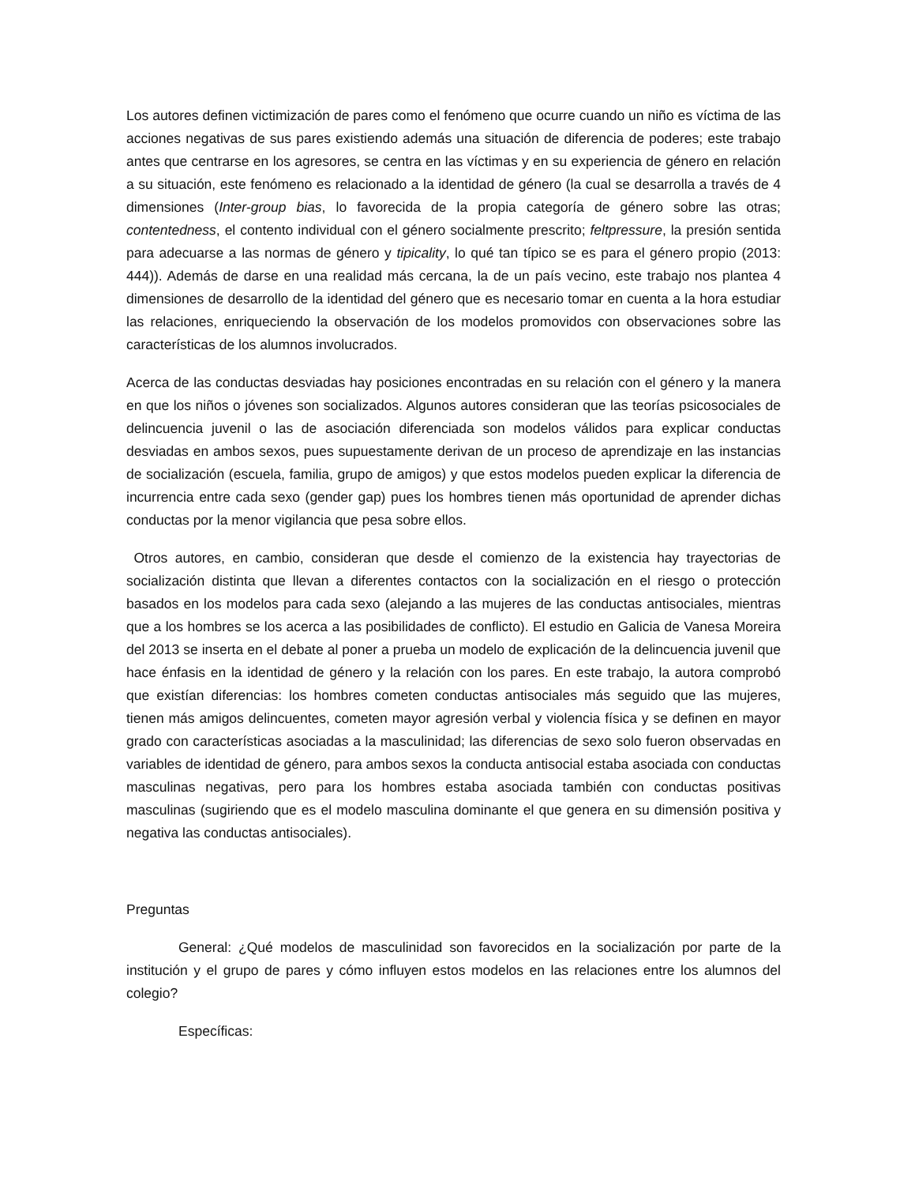Los autores definen victimización de pares como el fenómeno que ocurre cuando un niño es víctima de las acciones negativas de sus pares existiendo además una situación de diferencia de poderes; este trabajo antes que centrarse en los agresores, se centra en las víctimas y en su experiencia de género en relación a su situación, este fenómeno es relacionado a la identidad de género (la cual se desarrolla a través de 4 dimensiones (Inter-group bias, lo favorecida de la propia categoría de género sobre las otras; contentedness, el contento individual con el género socialmente prescrito; feltpressure, la presión sentida para adecuarse a las normas de género y tipicality, lo qué tan típico se es para el género propio (2013: 444)). Además de darse en una realidad más cercana, la de un país vecino, este trabajo nos plantea 4 dimensiones de desarrollo de la identidad del género que es necesario tomar en cuenta a la hora estudiar las relaciones, enriqueciendo la observación de los modelos promovidos con observaciones sobre las características de los alumnos involucrados.
Acerca de las conductas desviadas hay posiciones encontradas en su relación con el género y la manera en que los niños o jóvenes son socializados. Algunos autores consideran que las teorías psicosociales de delincuencia juvenil o las de asociación diferenciada son modelos válidos para explicar conductas desviadas en ambos sexos, pues supuestamente derivan de un proceso de aprendizaje en las instancias de socialización (escuela, familia, grupo de amigos) y que estos modelos pueden explicar la diferencia de incurrencia entre cada sexo (gender gap) pues los hombres tienen más oportunidad de aprender dichas conductas por la menor vigilancia que pesa sobre ellos.
Otros autores, en cambio, consideran que desde el comienzo de la existencia hay trayectorias de socialización distinta que llevan a diferentes contactos con la socialización en el riesgo o protección basados en los modelos para cada sexo (alejando a las mujeres de las conductas antisociales, mientras que a los hombres se los acerca a las posibilidades de conflicto). El estudio en Galicia de Vanesa Moreira del 2013 se inserta en el debate al poner a prueba un modelo de explicación de la delincuencia juvenil que hace énfasis en la identidad de género y la relación con los pares. En este trabajo, la autora comprobó que existían diferencias: los hombres cometen conductas antisociales más seguido que las mujeres, tienen más amigos delincuentes, cometen mayor agresión verbal y violencia física y se definen en mayor grado con características asociadas a la masculinidad; las diferencias de sexo solo fueron observadas en variables de identidad de género, para ambos sexos la conducta antisocial estaba asociada con conductas masculinas negativas, pero para los hombres estaba asociada también con conductas positivas masculinas (sugiriendo que es el modelo masculina dominante el que genera en su dimensión positiva y negativa las conductas antisociales).
Preguntas
General: ¿Qué modelos de masculinidad son favorecidos en la socialización por parte de la institución y el grupo de pares y cómo influyen estos modelos en las relaciones entre los alumnos del colegio?
Específicas: